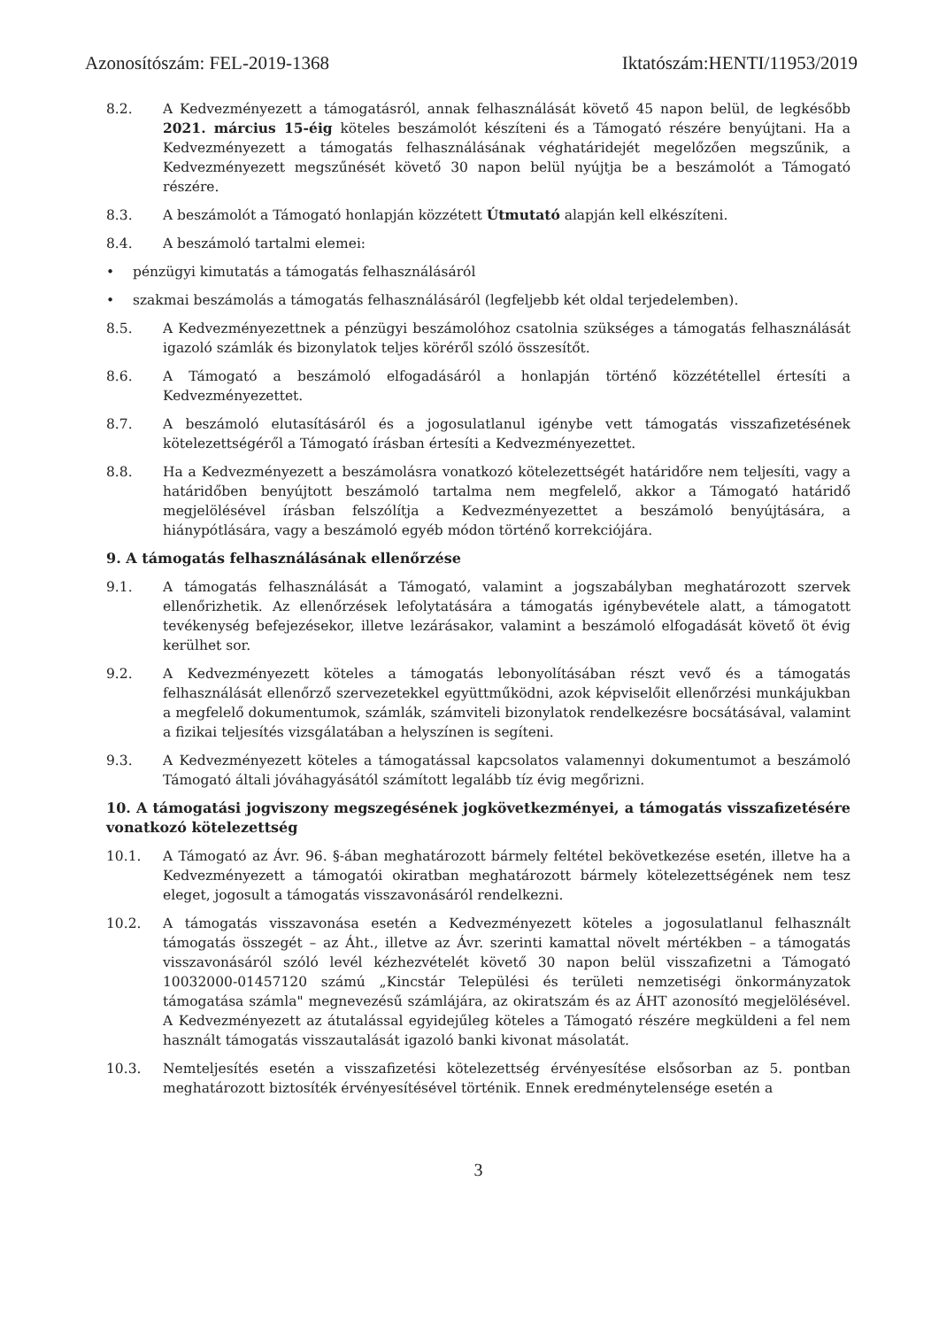Azonosítószám: FEL-2019-1368 Iktatószám:HENTI/11953/2019
8.2. A Kedvezményezett a támogatásról, annak felhasználását követő 45 napon belül, de legkésőbb 2021. március 15-éig köteles beszámolót készíteni és a Támogató részére benyújtani. Ha a Kedvezményezett a támogatás felhasználásának véghatáridejét megelőzően megszűnik, a Kedvezményezett megszűnését követő 30 napon belül nyújtja be a beszámolót a Támogató részére.
8.3. A beszámolót a Támogató honlapján közzétett Útmutató alapján kell elkészíteni.
8.4. A beszámoló tartalmi elemei:
• pénzügyi kimutatás a támogatás felhasználásáról
• szakmai beszámolás a támogatás felhasználásáról (legfeljebb két oldal terjedelemben).
8.5. A Kedvezményezettnek a pénzügyi beszámolóhoz csatolnia szükséges a támogatás felhasználását igazoló számlák és bizonylatok teljes köréről szóló összesítőt.
8.6. A Támogató a beszámoló elfogadásáról a honlapján történő közzététellel értesíti a Kedvezményezettet.
8.7. A beszámoló elutasításáról és a jogosulatlanul igénybe vett támogatás visszafizetésének kötelezettségéről a Támogató írásban értesíti a Kedvezményezettet.
8.8. Ha a Kedvezményezett a beszámolásra vonatkozó kötelezettségét határidőre nem teljesíti, vagy a határidőben benyújtott beszámoló tartalma nem megfelelő, akkor a Támogató határidő megjelölésével írásban felszólítja a Kedvezményezettet a beszámoló benyújtására, a hiánypótlására, vagy a beszámoló egyéb módon történő korrekciójára.
9. A támogatás felhasználásának ellenőrzése
9.1. A támogatás felhasználását a Támogató, valamint a jogszabályban meghatározott szervek ellenőrizhetik. Az ellenőrzések lefolytatására a támogatás igénybevétele alatt, a támogatott tevékenység befejezésekor, illetve lezárásakor, valamint a beszámoló elfogadását követő öt évig kerülhet sor.
9.2. A Kedvezményezett köteles a támogatás lebonyolításában részt vevő és a támogatás felhasználását ellenőrző szervezetekkel együttműködni, azok képviselőit ellenőrzési munkájukban a megfelelő dokumentumok, számlák, számviteli bizonylatok rendelkezésre bocsátásával, valamint a fizikai teljesítés vizsgálatában a helyszínen is segíteni.
9.3. A Kedvezményezett köteles a támogatással kapcsolatos valamennyi dokumentumot a beszámoló Támogató általi jóváhagyásától számított legalább tíz évig megőrizni.
10. A támogatási jogviszony megszegésének jogkövetkezményei, a támogatás visszafizetésére vonatkozó kötelezettség
10.1. A Támogató az Ávr. 96. §-ában meghatározott bármely feltétel bekövetkezése esetén, illetve ha a Kedvezményezett a támogatói okiratban meghatározott bármely kötelezettségének nem tesz eleget, jogosult a támogatás visszavonásáról rendelkezni.
10.2. A támogatás visszavonása esetén a Kedvezményezett köteles a jogosulatlanul felhasznált támogatás összegét – az Áht., illetve az Ávr. szerinti kamattal növelt mértékben – a támogatás visszavonásáról szóló levél kézhezvételét követő 30 napon belül visszafizetni a Támogató 10032000-01457120 számú „Kincstár Települési és területi nemzetiségi önkormányzatok támogatása számla" megnevezésű számlájára, az okiratszám és az ÁHT azonosító megjelölésével. A Kedvezményezett az átutalással egyidejűleg köteles a Támogató részére megküldeni a fel nem használt támogatás visszautalását igazoló banki kivonat másolatát.
10.3. Nemteljesítés esetén a visszafizetési kötelezettség érvényesítése elsősorban az 5. pontban meghatározott biztosíték érvényesítésével történik. Ennek eredménytelensége esetén a
3